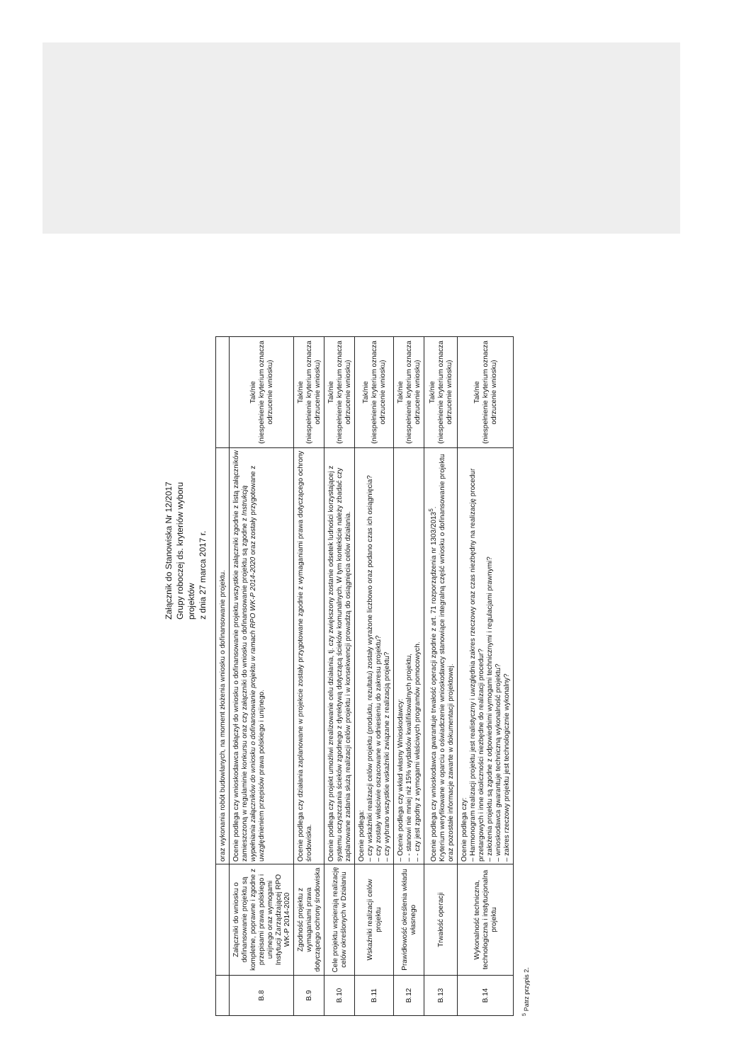Załącznik do Stanowiska Nr 12/2017
Grupy roboczej ds. kryteriów wyboru
projektów
z dnia 27 marca 2017 r.
| | | oraz wykonania robót budowlanych, na moment złożenia wniosku o dofinansowanie projektu. | |
| B.8 | Załączniki do wniosku o dofinansowanie projektu są kompletne, poprawne i zgodne z przepisami prawa polskiego i unijnego oraz wymogami Instytucji Zarządzającej RPO WK-P 2014-2020 | Ocenie podlega czy wnioskodawca dołączył do wniosku o dofinansowanie projektu wszystkie załączniki zgodnie z listą załączników zamieszczoną w regulaminie konkursu oraz czy załączniki do wniosku o dofinansowanie projektu są zgodne z Instrukcją wypełniania załączników do wniosku o dofinansowanie projektu w ramach RPO WK-P 2014-2020 oraz zostały przygotowane z uwzględnieniem przepisów prawa polskiego i unijnego. | Tak/nie (niespełnienie kryterium oznacza odrzucenie wniosku) |
| B.9 | Zgodność projektu z wymaganiami prawa dotyczącego ochrony środowiska | Ocenie podlega czy działania zaplanowane w projekcie zostały przygotowane zgodnie z wymaganiami prawa dotyczącego ochrony środowiska. | Tak/nie (niespełnienie kryterium oznacza odrzucenie wniosku) |
| B.10 | Cele projektu wspierają realizację celów określonych w Działaniu | Ocenie podlega czy projekt umożliwi zrealizowanie celu działania, tj. czy zwiększony zostanie odsetek ludności korzystającej z systemu oczyszczania ścieków zgodnego z dyrektywą dotyczącą ścieków komunalnych. W tym kontekście należy zbadać czy zaplanowane zadania służą realizacji celów projektu i w konsekwencji prowadzą do osiągnięcia celów działania. | Tak/nie (niespełnienie kryterium oznacza odrzucenie wniosku) |
| B.11 | Wskaźniki realizacji celów projektu | Ocenie podlega: – czy wskaźniki realizacji celów projektu (produktu, rezultatu) zostały wyrażone liczbowo oraz podano czas ich osiągnięcia? – czy zostały właściwie oszacowane w odniesieniu do zakresu projektu? – czy wybrano wszystkie wskaźniki związane z realizacją projektu? | Tak/nie (niespełnienie kryterium oznacza odrzucenie wniosku) |
| B.12 | Prawidłowość określenia wkładu własnego | – Ocenie podlega czy wkład własny Wnioskodawcy: – - stanowi nie mniej niż 15% wydatków kwalifikowalnych projektu, – - czy jest zgodny z wymogami właściwych programów pomocowych. | Tak/nie (niespełnienie kryterium oznacza odrzucenie wniosku) |
| B.13 | Trwałość operacji | Ocenie podlega czy wnioskodawca gwarantuje trwałość operacji zgodnie z art. 71 rozporządzenia nr 1303/2013<sup>5</sup>. Kryterium weryfikowane w oparciu o oświadczenie wnioskodawcy stanowiące integralną część wniosku o dofinansowanie projektu oraz pozostałe informacje zawarte w dokumentacji projektowej. | Tak/nie (niespełnienie kryterium oznacza odrzucenie wniosku) |
| B.14 | Wykonalność techniczna, technologiczna i instytucjonalna projektu | Ocenie podlega czy: – Harmonogram realizacji projektu jest realistyczny i uwzględnia zakres rzeczowy oraz czas niezbędny na realizację procedur przetargowych i inne okoliczności niezbędne do realizacji procedur? – założenia projektu są zgodne z odpowiednimi wymogami technicznymi i regulacjami prawnymi? – wnioskodawca gwarantuje techniczną wykonalność projektu? – zakres rzeczowy projektu jest technologicznie wykonalny? | Tak/nie (niespełnienie kryterium oznacza odrzucenie wniosku) |
<sup>5</sup> Patrz przypis 2.